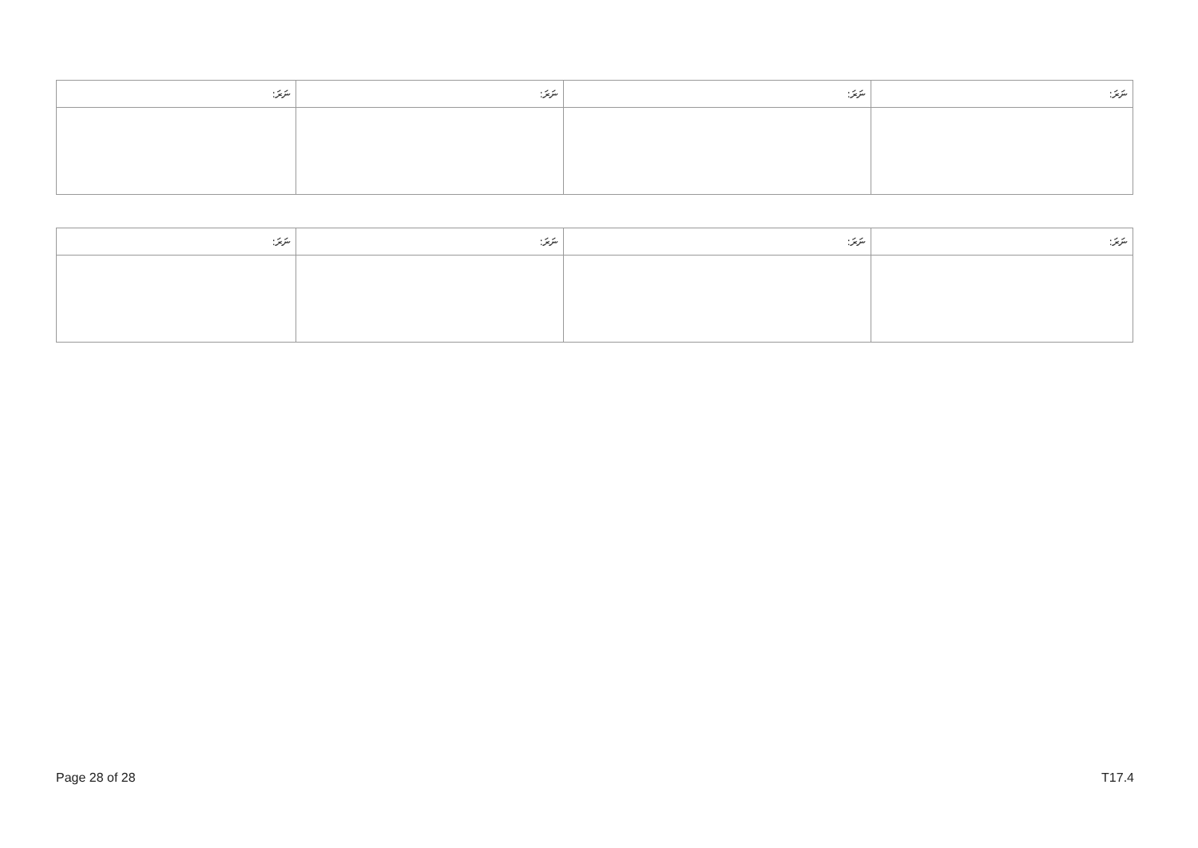| ނަރަ: | ނަރަ: | ނަރަ: | ނަރަ: |
| --- | --- | --- | --- |
| ނަރަ: | ނަރަ: | ނަރަ: | ނަރަ: |
| --- | --- | --- | --- |
Page 28 of 28 T17.4